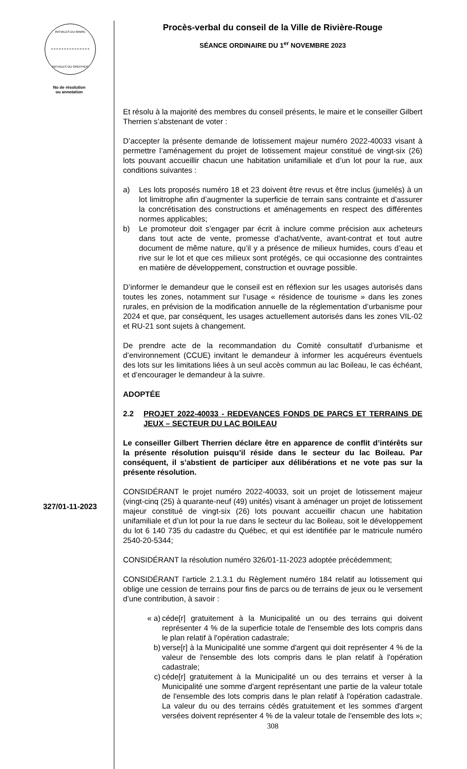INITIALES DU MAIRE
INITIALES DU GREFFIER
No de résolution
ou annotation
327/01-11-2023
Procès-verbal du conseil de la Ville de Rivière-Rouge
SÉANCE ORDINAIRE DU 1<sup>er</sup> NOVEMBRE 2023
Et résolu à la majorité des membres du conseil présents, le maire et le conseiller Gilbert Therrien s’abstenant de voter :
D’accepter la présente demande de lotissement majeur numéro 2022-40033 visant à permettre l’aménagement du projet de lotissement majeur constitué de vingt-six (26) lots pouvant accueillir chacun une habitation unifamiliale et d’un lot pour la rue, aux conditions suivantes :
a) Les lots proposés numéro 18 et 23 doivent être revus et être inclus (jumelés) à un lot limitrophe afin d’augmenter la superficie de terrain sans contrainte et d’assurer la concrétisation des constructions et aménagements en respect des différentes normes applicables;
b) Le promoteur doit s’engager par écrit à inclure comme précision aux acheteurs dans tout acte de vente, promesse d’achat/vente, avant-contrat et tout autre document de même nature, qu’il y a présence de milieux humides, cours d’eau et rive sur le lot et que ces milieux sont protégés, ce qui occasionne des contraintes en matière de développement, construction et ouvrage possible.
D’informer le demandeur que le conseil est en réflexion sur les usages autorisés dans toutes les zones, notamment sur l’usage « résidence de tourisme » dans les zones rurales, en prévision de la modification annuelle de la réglementation d’urbanisme pour 2024 et que, par conséquent, les usages actuellement autorisés dans les zones VIL-02 et RU-21 sont sujets à changement.
De prendre acte de la recommandation du Comité consultatif d’urbanisme et d’environnement (CCUE) invitant le demandeur à informer les acquéreurs éventuels des lots sur les limitations liées à un seul accès commun au lac Boileau, le cas échéant, et d’encourager le demandeur à la suivre.
ADOPTÉE
2.2 PROJET 2022-40033 - REDEVANCES FONDS DE PARCS ET TERRAINS DE JEUX – SECTEUR DU LAC BOILEAU
Le conseiller Gilbert Therrien déclare être en apparence de conflit d’intérêts sur la présente résolution puisqu’il réside dans le secteur du lac Boileau. Par conséquent, il s’abstient de participer aux délibérations et ne vote pas sur la présente résolution.
CONSIDÉRANT le projet numéro 2022-40033, soit un projet de lotissement majeur (vingt-cinq (25) à quarante-neuf (49) unités) visant à aménager un projet de lotissement majeur constitué de vingt-six (26) lots pouvant accueillir chacun une habitation unifamiliale et d’un lot pour la rue dans le secteur du lac Boileau, soit le développement du lot 6 140 735 du cadastre du Québec, et qui est identifiée par le matricule numéro 2540-20-5344;
CONSIDÉRANT la résolution numéro 326/01-11-2023 adoptée précédemment;
CONSIDÉRANT l’article 2.1.3.1 du Règlement numéro 184 relatif au lotissement qui oblige une cession de terrains pour fins de parcs ou de terrains de jeux ou le versement d’une contribution, à savoir :
« a) céde[r] gratuitement à la Municipalité un ou des terrains qui doivent représenter 4 % de la superficie totale de l'ensemble des lots compris dans le plan relatif à l'opération cadastrale;
b) verse[r] à la Municipalité une somme d'argent qui doit représenter 4 % de la valeur de l'ensemble des lots compris dans le plan relatif à l'opération cadastrale;
c) céde[r] gratuitement à la Municipalité un ou des terrains et verser à la Municipalité une somme d'argent représentant une partie de la valeur totale de l'ensemble des lots compris dans le plan relatif à l'opération cadastrale. La valeur du ou des terrains cédés gratuitement et les sommes d'argent versées doivent représenter 4 % de la valeur totale de l'ensemble des lots »;
308